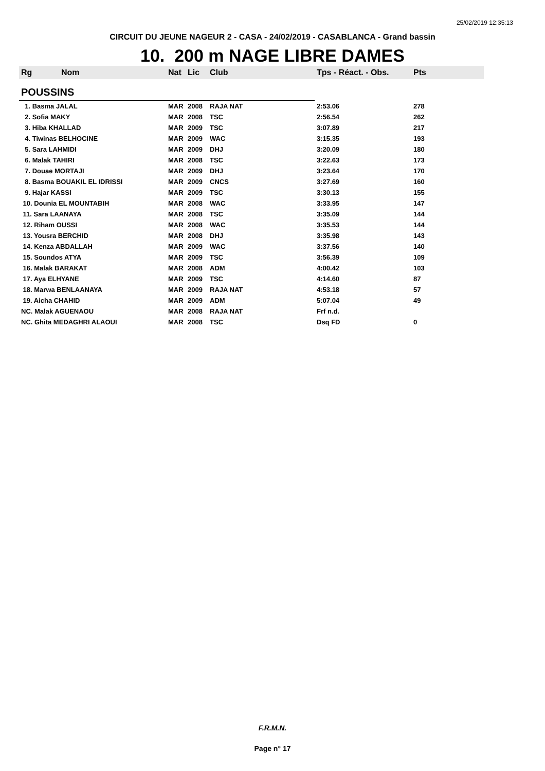25/02/2019 12:35:13
CIRCUIT DU JEUNE NAGEUR 2 - CASA - 24/02/2019 - CASABLANCA - Grand bassin
10. 200 m NAGE LIBRE DAMES
| Rg | Nom | Nat | Lic | Club | Tps - Réact. - Obs. | Pts |
| --- | --- | --- | --- | --- | --- | --- |
| POUSSINS | | | | | | |
| 1. Basma JALAL | | MAR | 2008 | RAJA NAT | 2:53.06 | 278 |
| 2. Sofia MAKY | | MAR | 2008 | TSC | 2:56.54 | 262 |
| 3. Hiba KHALLAD | | MAR | 2009 | TSC | 3:07.89 | 217 |
| 4. Tiwinas BELHOCINE | | MAR | 2009 | WAC | 3:15.35 | 193 |
| 5. Sara LAHMIDI | | MAR | 2009 | DHJ | 3:20.09 | 180 |
| 6. Malak TAHIRI | | MAR | 2008 | TSC | 3:22.63 | 173 |
| 7. Douae MORTAJI | | MAR | 2009 | DHJ | 3:23.64 | 170 |
| 8. Basma BOUAKIL EL IDRISSI | | MAR | 2009 | CNCS | 3:27.69 | 160 |
| 9. Hajar KASSI | | MAR | 2009 | TSC | 3:30.13 | 155 |
| 10. Dounia EL MOUNTABIH | | MAR | 2008 | WAC | 3:33.95 | 147 |
| 11. Sara LAANAYA | | MAR | 2008 | TSC | 3:35.09 | 144 |
| 12. Riham OUSSI | | MAR | 2008 | WAC | 3:35.53 | 144 |
| 13. Yousra BERCHID | | MAR | 2008 | DHJ | 3:35.98 | 143 |
| 14. Kenza ABDALLAH | | MAR | 2009 | WAC | 3:37.56 | 140 |
| 15. Soundos ATYA | | MAR | 2009 | TSC | 3:56.39 | 109 |
| 16. Malak BARAKAT | | MAR | 2008 | ADM | 4:00.42 | 103 |
| 17. Aya ELHYANE | | MAR | 2009 | TSC | 4:14.60 | 87 |
| 18. Marwa BENLAANAYA | | MAR | 2009 | RAJA NAT | 4:53.18 | 57 |
| 19. Aicha CHAHID | | MAR | 2009 | ADM | 5:07.04 | 49 |
| NC. Malak AGUENAOU | | MAR | 2008 | RAJA NAT | Frf n.d. | |
| NC. Ghita MEDAGHRI ALAOUI | | MAR | 2008 | TSC | Dsq FD | 0 |
F.R.M.N.
Page n° 17